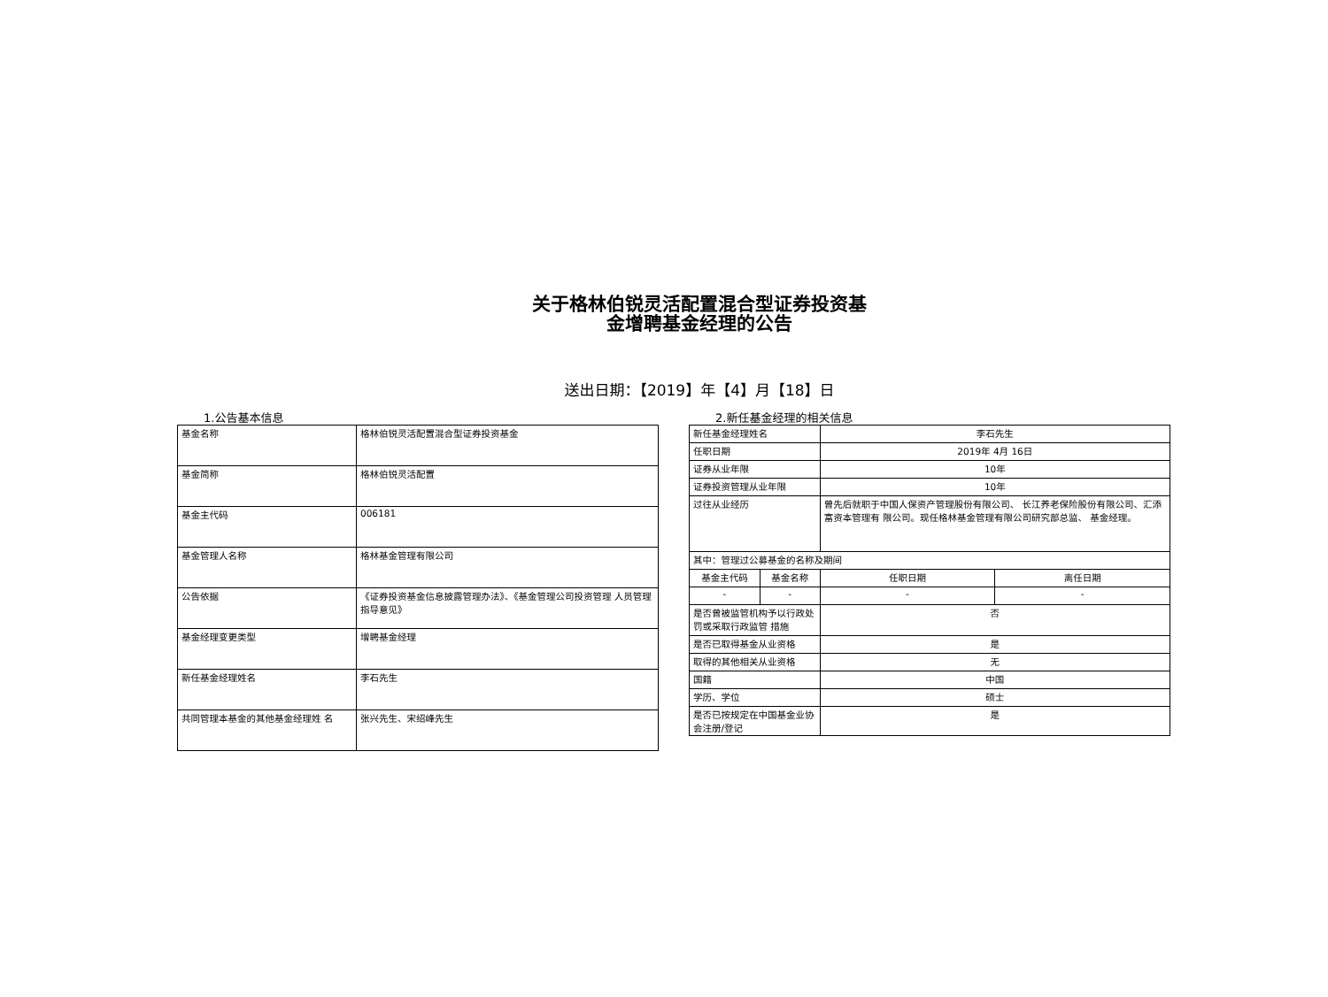关于格林伯锐灵活配置混合型证券投资基
金增聘基金经理的公告
送出日期：【2019】年【4】月【18】日
1.公告基本信息
| 基金名称 | 格林伯锐灵活配置混合型证券投资基金 |
| 基金简称 | 格林伯锐灵活配置 |
| 基金主代码 | 006181 |
| 基金管理人名称 | 格林基金管理有限公司 |
| 公告依据 | 《证券投资基金信息披露管理办法》、《基金管理公司投资管理 人员管理指导意见》 |
| 基金经理变更类型 | 增聘基金经理 |
| 新任基金经理姓名 | 李石先生 |
| 共同管理本基金的其他基金经理姓 名 | 张兴先生、宋绍峰先生 |
2.新任基金经理的相关信息
| 新任基金经理姓名 | | 李石先生 | |
| 任职日期 | | 2019年 4月 16日 | |
| 证券从业年限 | | 10年 | |
| 证券投资管理从业年限 | | 10年 | |
| 过往从业经历 | | 曾先后就职于中国人保资产管理股份有限公司、 长江养老保险股份有限公司、汇添富资本管理有 限公司。现任格林基金管理有限公司研究部总监、 基金经理。 | |
| 其中：管理过公募基金的名称及期间 | | | |
| 基金主代码 | 基金名称 | 任职日期 | 离任日期 |
| - | - | - | - |
| 是否曾被监管机构予以行政处罚或采取行政监管 措施 | | 否 | |
| 是否已取得基金从业资格 | | 是 | |
| 取得的其他相关从业资格 | | 无 | |
| 国籍 | | 中国 | |
| 学历、学位 | | 硕士 | |
| 是否已按规定在中国基金业协会注册/登记 | | 是 | |